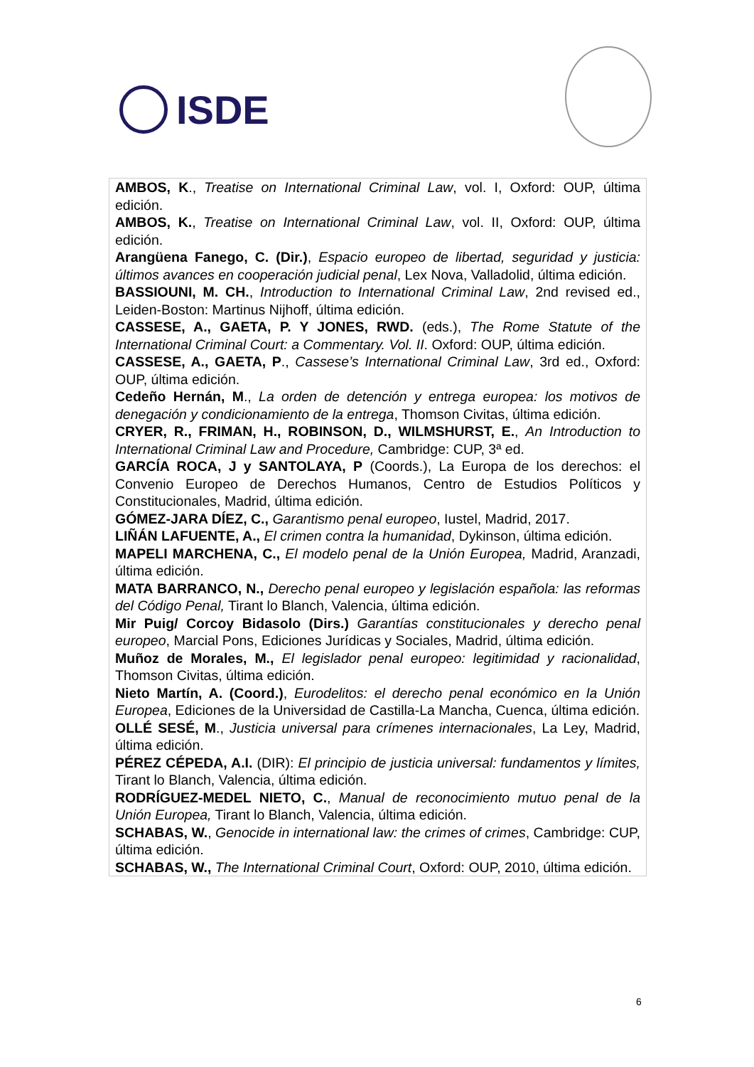ISDE
AMBOS, K., Treatise on International Criminal Law, vol. I, Oxford: OUP, última edición.
AMBOS, K., Treatise on International Criminal Law, vol. II, Oxford: OUP, última edición.
Arangüena Fanego, C. (Dir.), Espacio europeo de libertad, seguridad y justicia: últimos avances en cooperación judicial penal, Lex Nova, Valladolid, última edición.
BASSIOUNI, M. CH., Introduction to International Criminal Law, 2nd revised ed., Leiden-Boston: Martinus Nijhoff, última edición.
CASSESE, A., GAETA, P. Y JONES, RWD. (eds.), The Rome Statute of the International Criminal Court: a Commentary. Vol. II. Oxford: OUP, última edición.
CASSESE, A., GAETA, P., Cassese’s International Criminal Law, 3rd ed., Oxford: OUP, última edición.
Cedeño Hernán, M., La orden de detención y entrega europea: los motivos de denegación y condicionamiento de la entrega, Thomson Civitas, última edición.
CRYER, R., FRIMAN, H., ROBINSON, D., WILMSHURST, E., An Introduction to International Criminal Law and Procedure, Cambridge: CUP, 3ª ed.
GARCÍA ROCA, J y SANTOLAYA, P (Coords.), La Europa de los derechos: el Convenio Europeo de Derechos Humanos, Centro de Estudios Políticos y Constitucionales, Madrid, última edición.
GÓMEZ-JARA DÍEZ, C., Garantismo penal europeo, Iustel, Madrid, 2017.
LIÑÁN LAFUENTE, A., El crimen contra la humanidad, Dykinson, última edición.
MAPELI MARCHENA, C., El modelo penal de la Unión Europea, Madrid, Aranzadi, última edición.
MATA BARRANCO, N., Derecho penal europeo y legislación española: las reformas del Código Penal, Tirant lo Blanch, Valencia, última edición.
Mir Puig/ Corcoy Bidasolo (Dirs.) Garantías constitucionales y derecho penal europeo, Marcial Pons, Ediciones Jurídicas y Sociales, Madrid, última edición.
Muñoz de Morales, M., El legislador penal europeo: legitimidad y racionalidad, Thomson Civitas, última edición.
Nieto Martín, A. (Coord.), Eurodelitos: el derecho penal económico en la Unión Europea, Ediciones de la Universidad de Castilla-La Mancha, Cuenca, última edición.
OLLÉ SESÉ, M., Justicia universal para crímenes internacionales, La Ley, Madrid, última edición.
PÉREZ CÉPEDA, A.I. (DIR): El principio de justicia universal: fundamentos y límites, Tirant lo Blanch, Valencia, última edición.
RODRÍGUEZ-MEDEL NIETO, C., Manual de reconocimiento mutuo penal de la Unión Europea, Tirant lo Blanch, Valencia, última edición.
SCHABAS, W., Genocide in international law: the crimes of crimes, Cambridge: CUP, última edición.
SCHABAS, W., The International Criminal Court, Oxford: OUP, 2010, última edición.
6